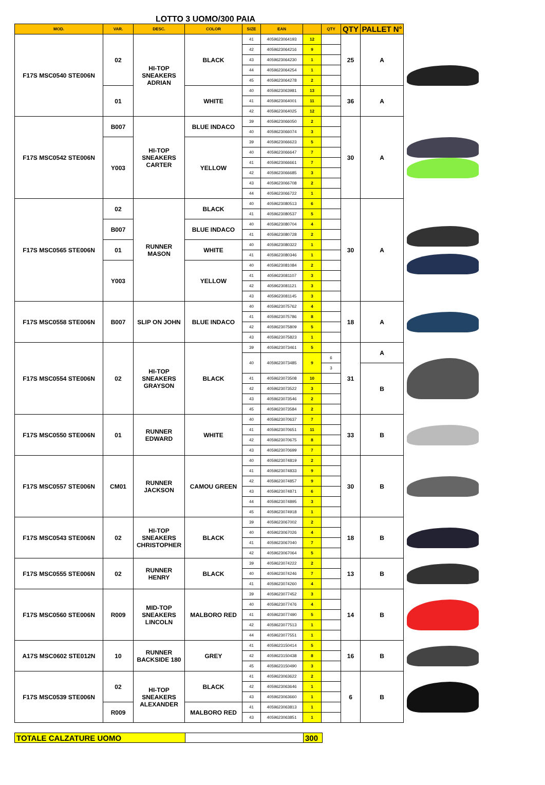LOTTO 3 UOMO/300 PAIA
| MOD. | VAR. | DESC. | COLOR | SIZE | EAN | | QTY | QTY | PALLET N° | |
| F17S MSC0540 STE006N | 02 | HI-TOP SNEAKERS ADRIAN | BLACK | 41 | 4059623064193 | 12 | | 25 | A | |
| | | | | 42 | 4059623064216 | 9 | | | | |
| | | | | 43 | 4059623064230 | 1 | | | | |
| | | | | 44 | 4059623064254 | 1 | | | | |
| | | | | 45 | 4059623064278 | 2 | | | | |
| | 01 | | WHITE | 40 | 4059623063981 | 13 | | 36 | A | |
| | | | | 41 | 4059623064001 | 11 | | | | |
| | | | | 42 | 4059623064025 | 12 | | | | |
| F17S MSC0542 STE006N | B007 | HI-TOP SNEAKERS CARTER | BLUE INDACO | 39 | 4059623066050 | 2 | | 30 | A | |
| | | | | 40 | 4059623066074 | 3 | | | | |
| | Y003 | | YELLOW | 39 | 4059623066623 | 5 | | | | |
| | | | | 40 | 4059623066647 | 7 | | | | |
| | | | | 41 | 4059623066661 | 7 | | | | |
| | | | | 42 | 4059623066685 | 3 | | | | |
| | | | | 43 | 4059623066708 | 2 | | | | |
| | | | | 44 | 4059623066722 | 1 | | | | |
| F17S MSC0565 STE006N | 02 | RUNNER MASON | BLACK | 40 | 4059623080513 | 6 | | 30 | A | |
| | | | | 41 | 4059623080537 | 5 | | | | |
| | B007 | | BLUE INDACO | 40 | 4059623080704 | 4 | | | | |
| | | | | 41 | 4059623080728 | 2 | | | | |
| | 01 | | WHITE | 40 | 4059623080322 | 1 | | | | |
| | | | | 41 | 4059623080346 | 1 | | | | |
| | Y003 | | YELLOW | 40 | 4059623081084 | 2 | | | | |
| | | | | 41 | 4059623081107 | 3 | | | | |
| | | | | 42 | 4059623081121 | 3 | | | | |
| | | | | 43 | 4059623081145 | 3 | | | | |
| F17S MSC0558 STE006N | B007 | SLIP ON JOHN | BLUE INDACO | 40 | 4059623075762 | 4 | | 18 | A | |
| | | | | 41 | 4059623075786 | 8 | | | | |
| | | | | 42 | 4059623075809 | 5 | | | | |
| | | | | 43 | 4059623075823 | 1 | | | | |
| F17S MSC0554 STE006N | 02 | HI-TOP SNEAKERS GRAYSON | BLACK | 39 | 4059623073461 | 5 | | 31 | A | |
| | | | | 40 | 4059623073485 | 9 | 6 | | | |
| | | | | | | | 3 | | B | |
| | | | | 41 | 4059623073508 | 10 | | | | |
| | | | | 42 | 4059623073522 | 3 | | | | |
| | | | | 43 | 4059623073546 | 2 | | | | |
| | | | | 45 | 4059623073584 | 2 | | | | |
| F17S MSC0550 STE006N | 01 | RUNNER EDWARD | WHITE | 40 | 4059623070637 | 7 | | 33 | B | |
| | | | | 41 | 4059623070651 | 11 | | | | |
| | | | | 42 | 4059623070675 | 8 | | | | |
| | | | | 43 | 4059623070699 | 7 | | | | |
| F17S MSC0557 STE006N | CM01 | RUNNER JACKSON | CAMOU GREEN | 40 | 4059623074819 | 2 | | 30 | B | |
| | | | | 41 | 4059623074833 | 9 | | | | |
| | | | | 42 | 4059623074857 | 9 | | | | |
| | | | | 43 | 4059623074871 | 6 | | | | |
| | | | | 44 | 4059623074895 | 3 | | | | |
| | | | | 45 | 4059623074918 | 1 | | | | |
| F17S MSC0543 STE006N | 02 | HI-TOP SNEAKERS CHRISTOPHER | BLACK | 39 | 4059623067002 | 2 | | 18 | B | |
| | | | | 40 | 4059623067026 | 4 | | | | |
| | | | | 41 | 4059623067040 | 7 | | | | |
| | | | | 42 | 4059623067064 | 5 | | | | |
| F17S MSC0555 STE006N | 02 | RUNNER HENRY | BLACK | 39 | 4059623074222 | 2 | | 13 | B | |
| | | | | 40 | 4059623074246 | 7 | | | | |
| | | | | 41 | 4059623074260 | 4 | | | | |
| F17S MSC0560 STE006N | R009 | MID-TOP SNEAKERS LINCOLN | MALBORO RED | 39 | 4059623077452 | 3 | | 14 | B | |
| | | | | 40 | 4059623077476 | 4 | | | | |
| | | | | 41 | 4059623077490 | 5 | | | | |
| | | | | 42 | 4059623077513 | 1 | | | | |
| | | | | 44 | 4059623077551 | 1 | | | | |
| A17S MSC0602 STE012N | 10 | RUNNER BACKSIDE 180 | GREY | 41 | 4059623150414 | 5 | | 16 | B | |
| | | | | 42 | 4059623150438 | 8 | | | | |
| | | | | 45 | 4059623150490 | 3 | | | | |
| F17S MSC0539 STE006N | 02 | HI-TOP SNEAKERS ALEXANDER | BLACK | 41 | 4059623063622 | 2 | | 6 | B | |
| | | | | 42 | 4059623063646 | 1 | | | | |
| | | | | 43 | 4059623063660 | 1 | | | | |
| | R009 | | MALBORO RED | 41 | 4059623063813 | 1 | | | | |
| | | | | 43 | 4059623063851 | 1 | | | | |
| TOTALE CALZATURE UOMO | | 300 |